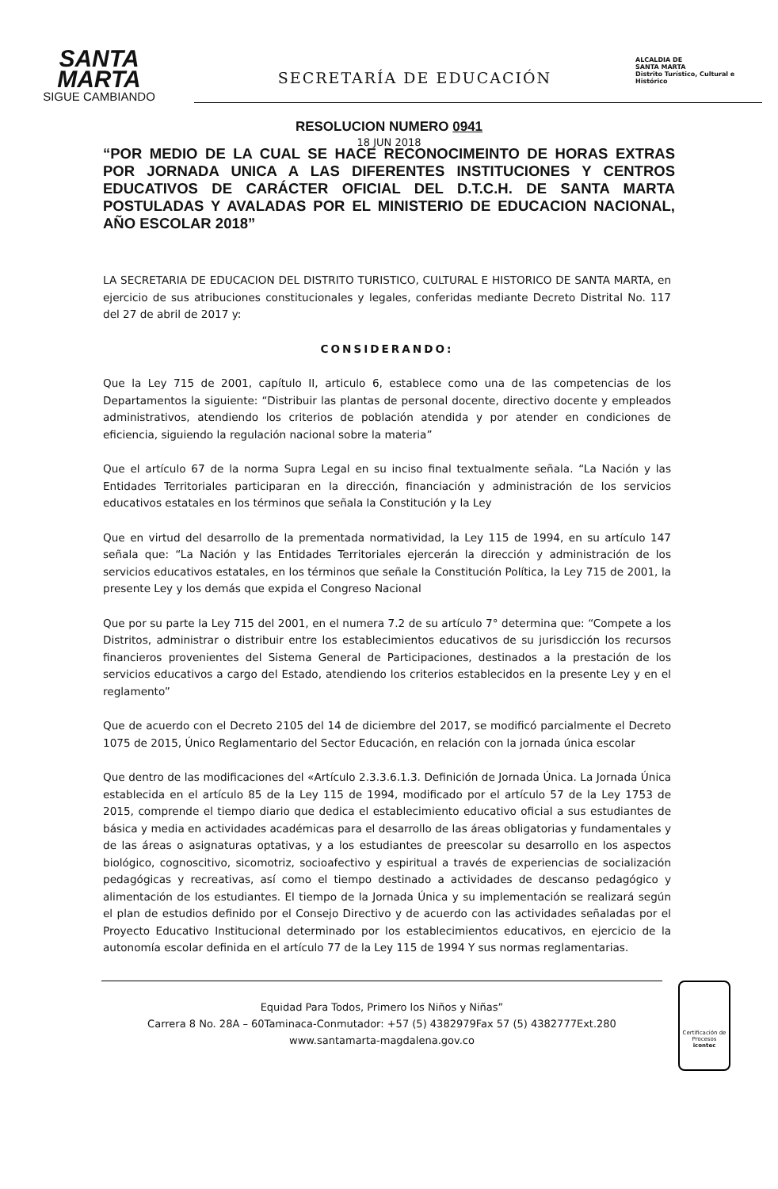SANTA
MARTA
SIGUE CAMBIANDO
SECRETARÍA DE EDUCACIÓN
ALCALDIA DE
SANTA MARTA
Distrito Turístico, Cultural e Histórico
RESOLUCION NUMERO 0941
18 JUN 2018
“POR MEDIO DE LA CUAL SE HACE RECONOCIMEINTO DE HORAS EXTRAS POR JORNADA UNICA A LAS DIFERENTES INSTITUCIONES Y CENTROS EDUCATIVOS DE CARÁCTER OFICIAL DEL D.T.C.H. DE SANTA MARTA POSTULADAS Y AVALADAS POR EL MINISTERIO DE EDUCACION NACIONAL, AÑO ESCOLAR 2018”
LA SECRETARIA DE EDUCACION DEL DISTRITO TURISTICO, CULTURAL E HISTORICO DE SANTA MARTA, en ejercicio de sus atribuciones constitucionales y legales, conferidas mediante Decreto Distrital No. 117 del 27 de abril de 2017 y:
CONSIDERANDO:
Que la Ley 715 de 2001, capítulo II, articulo 6, establece como una de las competencias de los Departamentos la siguiente: “Distribuir las plantas de personal docente, directivo docente y empleados administrativos, atendiendo los criterios de población atendida y por atender en condiciones de eficiencia, siguiendo la regulación nacional sobre la materia”
Que el artículo 67 de la norma Supra Legal en su inciso final textualmente señala. “La Nación y las Entidades Territoriales participaran en la dirección, financiación y administración de los servicios educativos estatales en los términos que señala la Constitución y la Ley
Que en virtud del desarrollo de la prementada normatividad, la Ley 115 de 1994, en su artículo 147 señala que: “La Nación y las Entidades Territoriales ejercerán la dirección y administración de los servicios educativos estatales, en los términos que señale la Constitución Política, la Ley 715 de 2001, la presente Ley y los demás que expida el Congreso Nacional
Que por su parte la Ley 715 del 2001, en el numera 7.2 de su artículo 7° determina que: “Compete a los Distritos, administrar o distribuir entre los establecimientos educativos de su jurisdicción los recursos financieros provenientes del Sistema General de Participaciones, destinados a la prestación de los servicios educativos a cargo del Estado, atendiendo los criterios establecidos en la presente Ley y en el reglamento”
Que de acuerdo con el Decreto 2105 del 14 de diciembre del 2017, se modificó parcialmente el Decreto 1075 de 2015, Único Reglamentario del Sector Educación, en relación con la jornada única escolar
Que dentro de las modificaciones del «Artículo 2.3.3.6.1.3. Definición de Jornada Única. La Jornada Única establecida en el artículo 85 de la Ley 115 de 1994, modificado por el artículo 57 de la Ley 1753 de 2015, comprende el tiempo diario que dedica el establecimiento educativo oficial a sus estudiantes de básica y media en actividades académicas para el desarrollo de las áreas obligatorias y fundamentales y de las áreas o asignaturas optativas, y a los estudiantes de preescolar su desarrollo en los aspectos biológico, cognoscitivo, sicomotriz, socioafectivo y espiritual a través de experiencias de socialización pedagógicas y recreativas, así como el tiempo destinado a actividades de descanso pedagógico y alimentación de los estudiantes. El tiempo de la Jornada Única y su implementación se realizará según el plan de estudios definido por el Consejo Directivo y de acuerdo con las actividades señaladas por el Proyecto Educativo Institucional determinado por los establecimientos educativos, en ejercicio de la autonomía escolar definida en el artículo 77 de la Ley 115 de 1994 Y sus normas reglamentarias.
Equidad Para Todos, Primero los Niños y Niñas”
Carrera 8 No. 28A – 60Taminaca-Conmutador: +57 (5) 4382979Fax 57 (5) 4382777Ext.280
www.santamarta-magdalena.gov.co
Certificación de Procesos
icontec